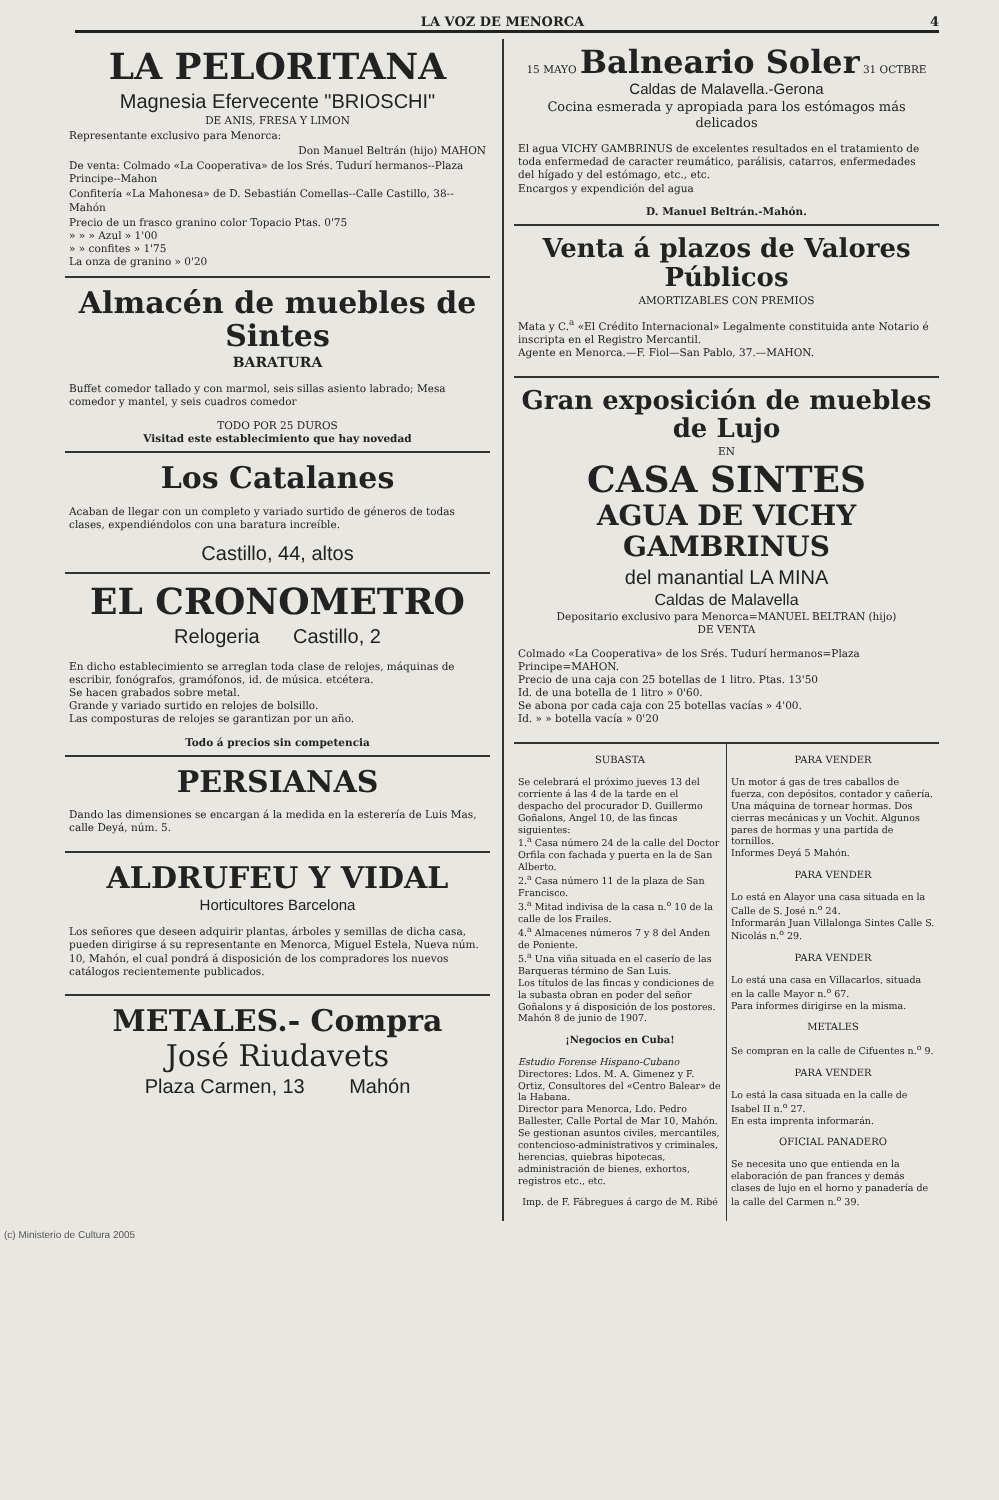LA VOZ DE MENORCA 4
LA PELORITANA
Magnesia Efervecente "BRIOSCHI"
DE ANIS, FRESA Y LIMON
Representante exclusivo para Menorca:
Don Manuel Beltrán (hijo) MAHON
De venta: Colmado «La Cooperativa» de los Srés. Tudurí hermanos--Plaza Principe--Mahon
Confitería «La Mahonesa» de D. Sebastián Comellas--Calle Castillo, 38--Mahón
Precio de un frasco granino color Topacio Ptas. 0'75
» » » Azul » 1'00
» » confites » 1'75
La onza de granino » 0'20
Almacén de muebles de Sintes
BARATURA
Buffet comedor tallado y con marmol, seis sillas asiento labrado; Mesa comedor y mantel, y seis cuadros comedor
TODO POR 25 DUROS
Visitad este establecimiento que hay novedad
Los Catalanes
Acaban de llegar con un completo y variado surtido de géneros de todas clases, expendiéndolos con una baratura increíble.
Castillo, 44, altos
EL CRONOMETRO
Relogeria Castillo, 2
En dicho establecimiento se arreglan toda clase de relojes, máquinas de escribir, fonógrafos, gramófonos, id. de música. etcétera.
Se hacen grabados sobre metal.
Grande y variado surtido en relojes de bolsillo.
Las composturas de relojes se garantizan por un año.
Todo á precios sin competencia
PERSIANAS
Dando las dimensiones se encargan á la medida en la esterería de Luis Mas, calle Deyá, núm. 5.
ALDRUFEU Y VIDAL
Horticultores Barcelona
Los señores que deseen adquirir plantas, árboles y semillas de dicha casa, pueden dirigirse á su representante en Menorca, Miguel Estela, Nueva núm. 10, Mahón, el cual pondrá á disposición de los compradores los nuevos catálogos recientemente publicados.
METALES.- Compra
José Riudavets
Plaza Carmen, 13 Mahón
15 MAYO Balneario Soler 31 OCTBRE
Caldas de Malavella.-Gerona
Cocina esmerada y apropiada para los estómagos más delicados
El agua VICHY GAMBRINUS de excelentes resultados en el tratamiento de toda enfermedad de caracter reumático, parálisis, catarros, enfermedades del hígado y del estómago, etc., etc.
Encargos y expendición del agua
D. Manuel Beltrán.-Mahón.
Venta á plazos de Valores Públicos
AMORTIZABLES CON PREMIOS
Mata y C.<sup>a</sup> «El Crédito Internacional» Legalmente constituida ante Notario é inscripta en el Registro Mercantil.
Agente en Menorca.—F. Fiol—San Pablo, 37.—MAHON.
Gran exposición de muebles de Lujo
EN
CASA SINTES
AGUA DE VICHY GAMBRINUS
del manantial LA MINA
Caldas de Malavella
Depositario exclusivo para Menorca=MANUEL BELTRAN (hijo)
DE VENTA
Colmado «La Cooperativa» de los Srés. Tudurí hermanos=Plaza Principe=MAHON.
Precio de una caja con 25 botellas de 1 litro. Ptas. 13'50
Id. de una botella de 1 litro » 0'60.
Se abona por cada caja con 25 botellas vacías » 4'00.
Id. » » botella vacía » 0'20
SUBASTA
Se celebrará el próximo jueves 13 del corriente á las 4 de la tarde en el despacho del procurador D. Guillermo Goñalons, Angel 10, de las fincas siguientes:
1.<sup>a</sup> Casa número 24 de la calle del Doctor Orfila con fachada y puerta en la de San Alberto.
2.<sup>a</sup> Casa número 11 de la plaza de San Francisco.
3.<sup>a</sup> Mitad indivisa de la casa n.<sup>o</sup> 10 de la calle de los Frailes.
4.<sup>a</sup> Almacenes números 7 y 8 del Anden de Poniente.
5.<sup>a</sup> Una viña situada en el caserío de las Barqueras término de San Luis.
Los títulos de las fincas y condiciones de la subasta obran en poder del señor Goñalons y á disposición de los postores.
Mahón 8 de junio de 1907.
¡Negocios en Cuba!
Estudio Forense Hispano-Cubano
Directores: Ldos. M. A. Gimenez y F. Ortiz, Consultores del «Centro Balear» de la Habana.
Director para Menorca, Ldo. Pedro Ballester, Calle Portal de Mar 10, Mahón.
Se gestionan asuntos civiles, mercantiles, contencioso-administrativos y criminales, herencias, quiebras hipotecas, administración de bienes, exhortos, registros etc., etc.
Imp. de F. Fábregues á cargo de M. Ribé
PARA VENDER
Un motor á gas de tres caballos de fuerza, con depósitos, contador y cañería.
Una máquina de tornear hormas. Dos cierras mecánicas y un Vochit. Algunos pares de hormas y una partida de tornillos.
Informes Deyá 5 Mahón.
PARA VENDER
Lo está en Alayor una casa situada en la Calle de S. José n.<sup>o</sup> 24.
Informarán Juan Villalonga Sintes Calle S. Nicolás n.<sup>o</sup> 29.
PARA VENDER
Lo está una casa en Villacarlos, situada en la calle Mayor n.<sup>o</sup> 67.
Para informes dirigirse en la misma.
METALES
Se compran en la calle de Cifuentes n.<sup>o</sup> 9.
PARA VENDER
Lo está la casa situada en la calle de Isabel II n.<sup>o</sup> 27.
En esta imprenta informarán.
OFICIAL PANADERO
Se necesita uno que entienda en la elaboración de pan frances y demás clases de lujo en el horno y panadería de la calle del Carmen n.<sup>o</sup> 39.
(c) Ministerio de Cultura 2005